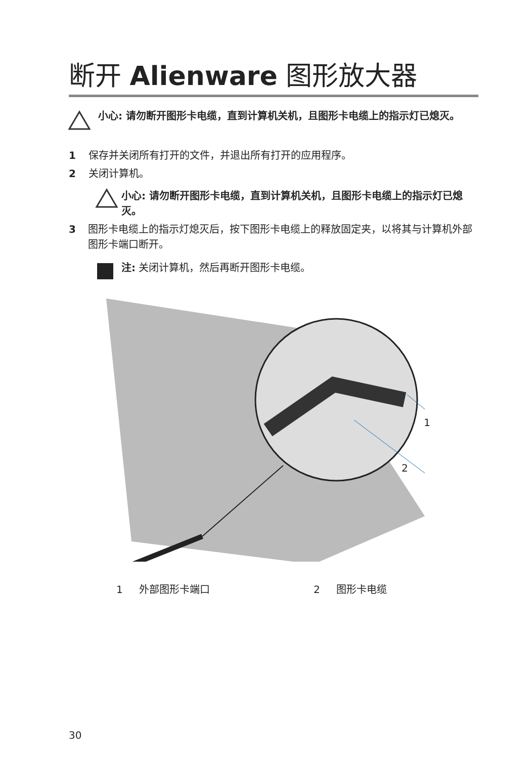断开 Alienware 图形放大器
小心: 请勿断开图形卡电缆，直到计算机关机，且图形卡电缆上的指示灯已熄灭。
1 保存并关闭所有打开的文件，并退出所有打开的应用程序。
2 关闭计算机。
小心: 请勿断开图形卡电缆，直到计算机关机，且图形卡电缆上的指示灯已熄灭。
3 图形卡电缆上的指示灯熄灭后，按下图形卡电缆上的释放固定夹，以将其与计算机外部图形卡端口断开。
注: 关闭计算机，然后再断开图形卡电缆。
1
2
1 外部图形卡端口 2 图形卡电缆
30